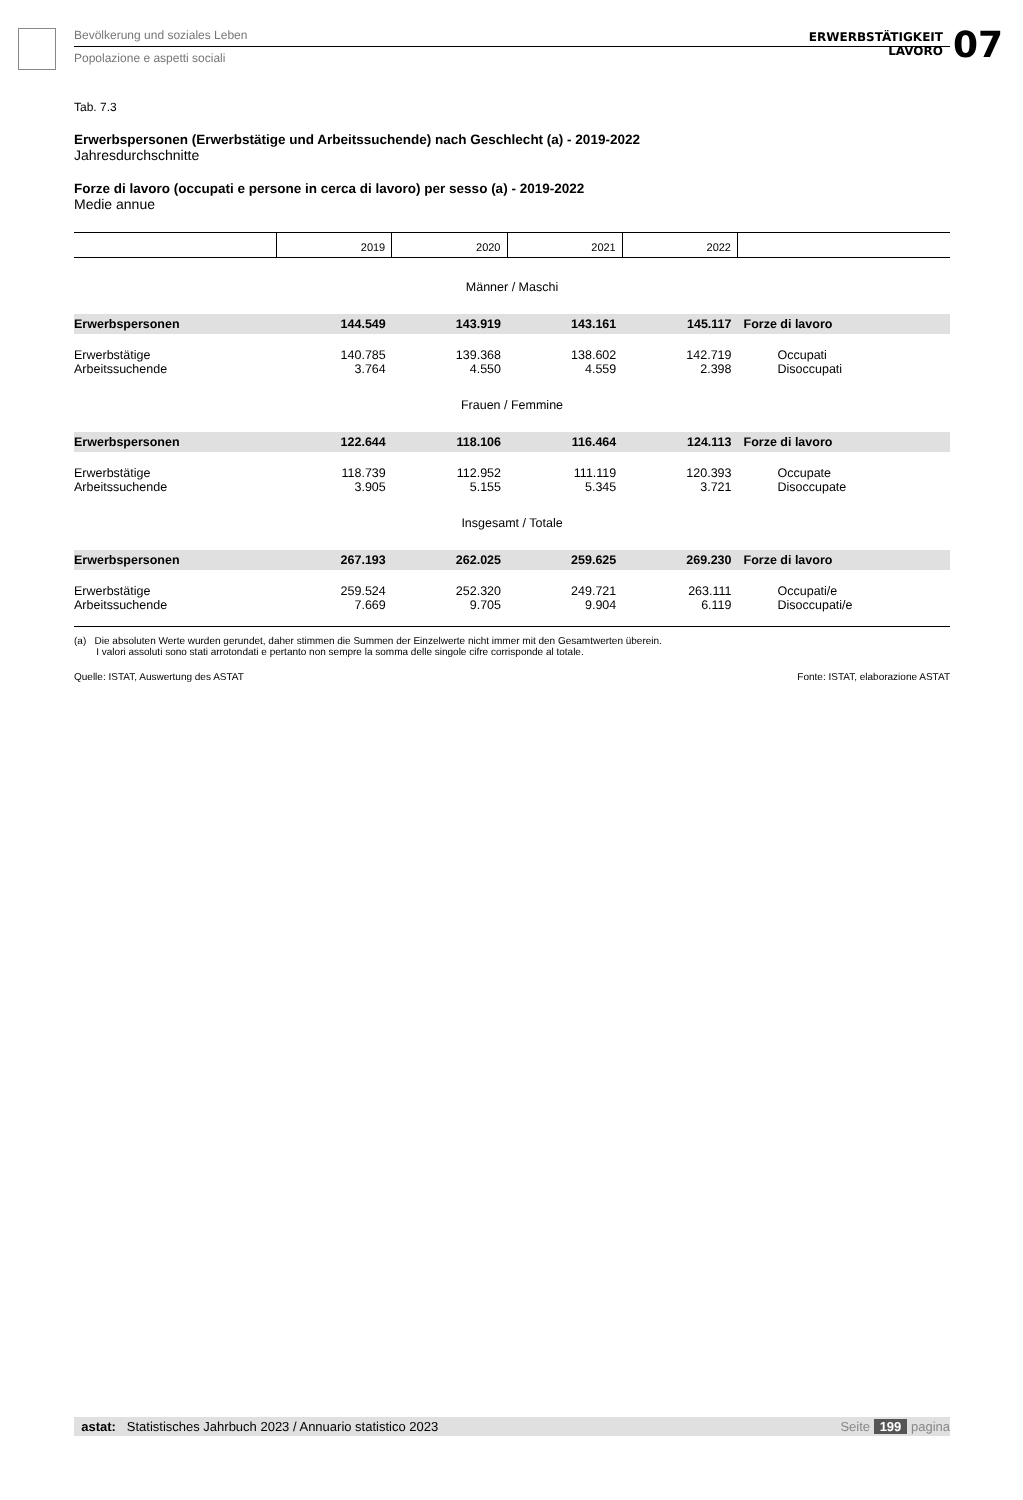Bevölkerung und soziales Leben
Popolazione e aspetti sociali
ERWERBSTÄTIGKEIT
LAVORO
07
Tab. 7.3
Erwerbspersonen (Erwerbstätige und Arbeitssuchende) nach Geschlecht (a) - 2019-2022
Jahresdurchschnitte
Forze di lavoro (occupati e persone in cerca di lavoro) per sesso (a) - 2019-2022
Medie annue
| | 2019 | 2020 | 2021 | 2022 | |
| --- | --- | --- | --- | --- | --- |
| Männer / Maschi | | | | | |
| Erwerbspersonen | 144.549 | 143.919 | 143.161 | 145.117 | Forze di lavoro |
| Erwerbstätige | 140.785 | 139.368 | 138.602 | 142.719 | Occupati |
| Arbeitssuchende | 3.764 | 4.550 | 4.559 | 2.398 | Disoccupati |
| Frauen / Femmine | | | | | |
| Erwerbspersonen | 122.644 | 118.106 | 116.464 | 124.113 | Forze di lavoro |
| Erwerbstätige | 118.739 | 112.952 | 111.119 | 120.393 | Occupate |
| Arbeitssuchende | 3.905 | 5.155 | 5.345 | 3.721 | Disoccupate |
| Insgesamt / Totale | | | | | |
| Erwerbspersonen | 267.193 | 262.025 | 259.625 | 269.230 | Forze di lavoro |
| Erwerbstätige | 259.524 | 252.320 | 249.721 | 263.111 | Occupati/e |
| Arbeitssuchende | 7.669 | 9.705 | 9.904 | 6.119 | Disoccupati/e |
(a) Die absoluten Werte wurden gerundet, daher stimmen die Summen der Einzelwerte nicht immer mit den Gesamtwerten überein.
I valori assoluti sono stati arrotondati e pertanto non sempre la somma delle singole cifre corrisponde al totale.
Quelle: ISTAT, Auswertung des ASTAT Fonte: ISTAT, elaborazione ASTAT
astat: Statistisches Jahrbuch 2023 / Annuario statistico 2023 Seite 199 pagina